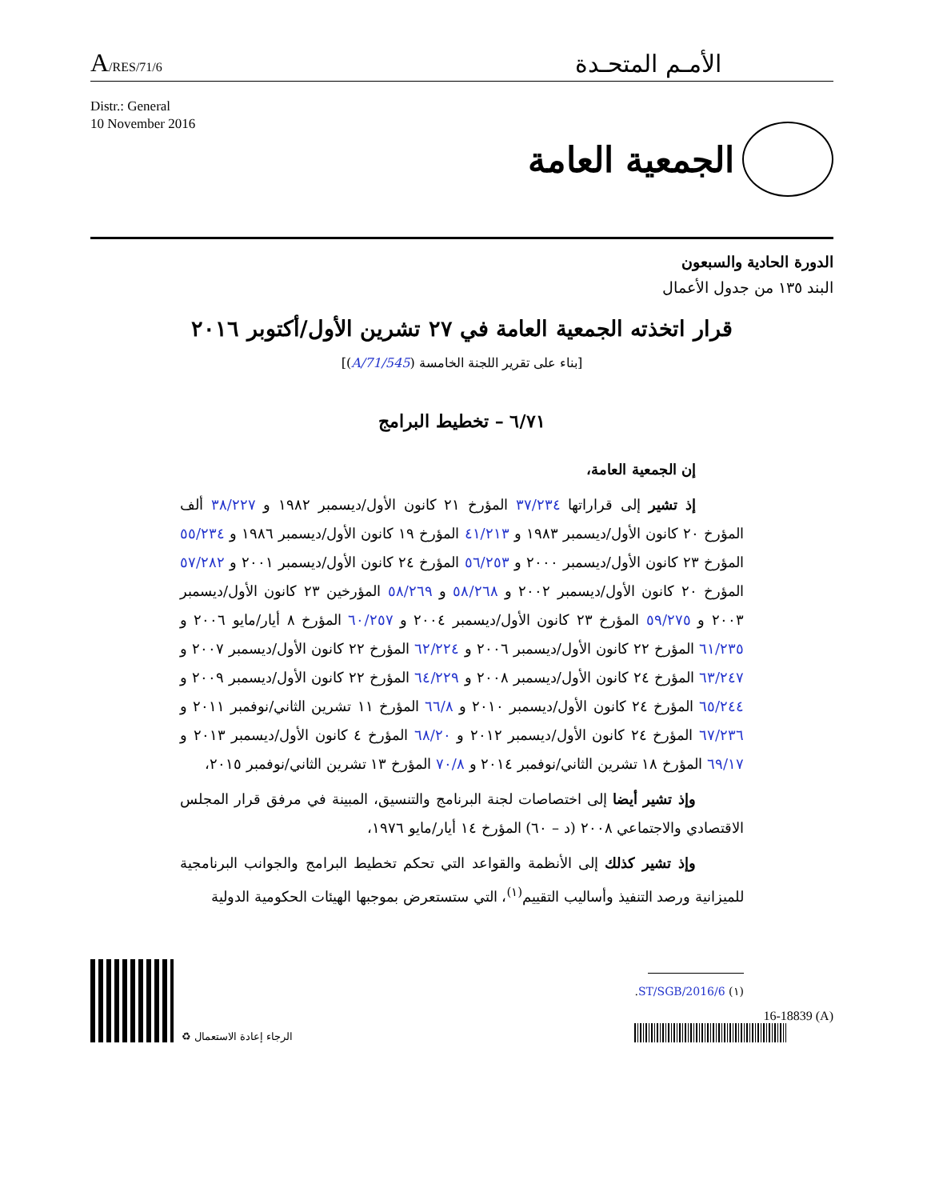A/RES/71/6
الأمـم المتحـدة
Distr.: General
10 November 2016
الجمعية العامة
الدورة الحادية والسبعون
البند ١٣٥ من جدول الأعمال
قرار اتخذته الجمعية العامة في ٢٧ تشرين الأول/أكتوبر ٢٠١٦
[بناء على تقرير اللجنة الخامسة (A/71/545)]
٦/٧١ – تخطيط البرامج
إن الجمعية العامة،
إذ تشير إلى قراراتها ٣٧/٢٣٤ المؤرخ ٢١ كانون الأول/ديسمبر ١٩٨٢ و ٣٨/٢٢٧ ألف المؤرخ ٢٠ كانون الأول/ديسمبر ١٩٨٣ و ٤١/٢١٣ المؤرخ ١٩ كانون الأول/ديسمبر ١٩٨٦ و ٥٥/٢٣٤ المؤرخ ٢٣ كانون الأول/ديسمبر ٢٠٠٠ و ٥٦/٢٥٣ المؤرخ ٢٤ كانون الأول/ديسمبر ٢٠٠١ و ٥٧/٢٨٢ المؤرخ ٢٠ كانون الأول/ديسمبر ٢٠٠٢ و ٥٨/٢٦٨ و ٥٨/٢٦٩ المؤرخين ٢٣ كانون الأول/ديسمبر ٢٠٠٣ و ٥٩/٢٧٥ المؤرخ ٢٣ كانون الأول/ديسمبر ٢٠٠٤ و ٦٠/٢٥٧ المؤرخ ٨ أيار/مايو ٢٠٠٦ و ٦١/٢٣٥ المؤرخ ٢٢ كانون الأول/ديسمبر ٢٠٠٦ و ٦٢/٢٢٤ المؤرخ ٢٢ كانون الأول/ديسمبر ٢٠٠٧ و ٦٣/٢٤٧ المؤرخ ٢٤ كانون الأول/ديسمبر ٢٠٠٨ و ٦٤/٢٢٩ المؤرخ ٢٢ كانون الأول/ديسمبر ٢٠٠٩ و ٦٥/٢٤٤ المؤرخ ٢٤ كانون الأول/ديسمبر ٢٠١٠ و ٦٦/٨ المؤرخ ١١ تشرين الثاني/نوفمبر ٢٠١١ و ٦٧/٢٣٦ المؤرخ ٢٤ كانون الأول/ديسمبر ٢٠١٢ و ٦٨/٢٠ المؤرخ ٤ كانون الأول/ديسمبر ٢٠١٣ و ٦٩/١٧ المؤرخ ١٨ تشرين الثاني/نوفمبر ٢٠١٤ و ٧٠/٨ المؤرخ ١٣ تشرين الثاني/نوفمبر ٢٠١٥،
وإذ تشير أيضا إلى اختصاصات لجنة البرنامج والتنسيق، المبينة في مرفق قرار المجلس الاقتصادي والاجتماعي ٢٠٠٨ (د – ٦٠) المؤرخ ١٤ أيار/مايو ١٩٧٦،
وإذ تشير كذلك إلى الأنظمة والقواعد التي تحكم تخطيط البرامج والجوانب البرنامجية للميزانية ورصد التنفيذ وأساليب التقييم<sup>(١)</sup>، التي ستستعرض بموجبها الهيئات الحكومية الدولية
الرجاء إعادة الاستعمال ♻
(١) ST/SGB/2016/6.
16-18839 (A)